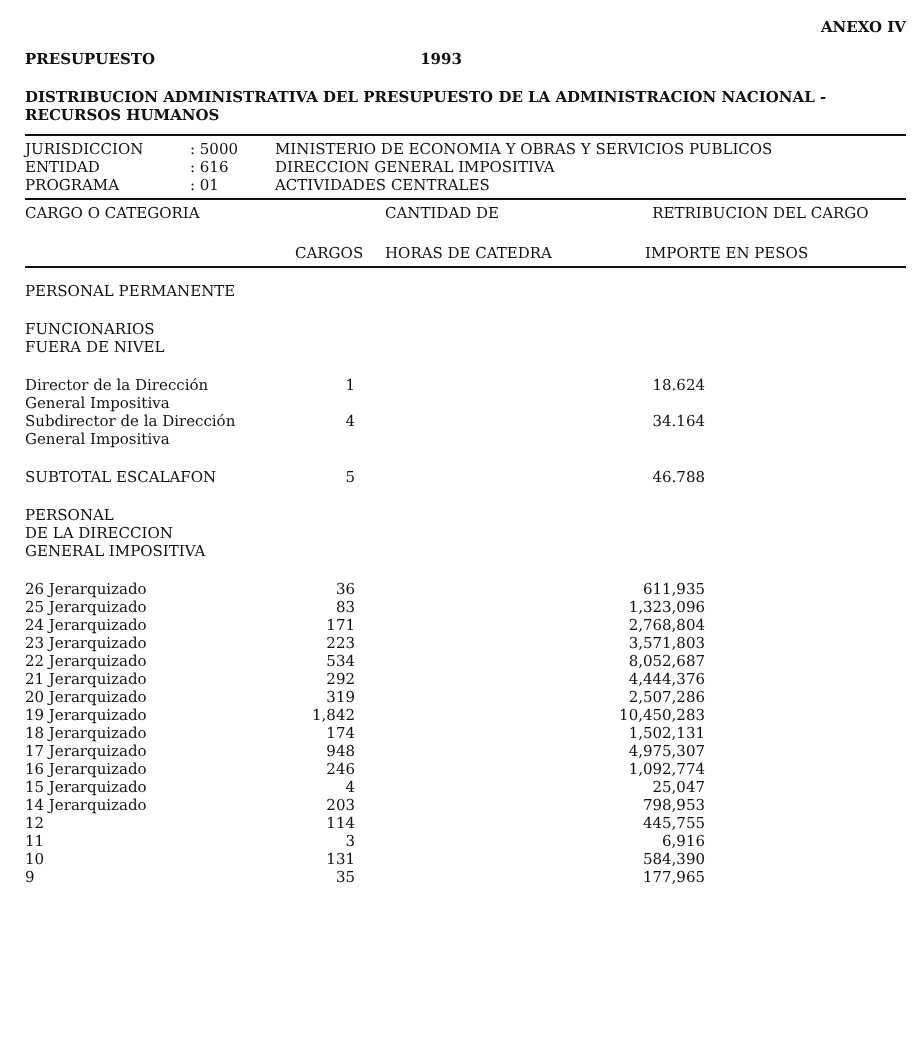ANEXO IV
PRESUPUESTO 1993
DISTRIBUCION ADMINISTRATIVA DEL PRESUPUESTO DE LA ADMINISTRACION NACIONAL -
RECURSOS HUMANOS
| JURISDICCION | : 5000 | MINISTERIO DE ECONOMIA Y OBRAS Y SERVICIOS PUBLICOS |
| ENTIDAD | : 616 | DIRECCION GENERAL IMPOSITIVA |
| PROGRAMA | : 01 | ACTIVIDADES CENTRALES |
| CARGO O CATEGORIA | CANTIDAD DE | | RETRIBUCION DEL CARGO |
| --- | --- | --- | --- |
| | CARGOS | HORAS DE CATEDRA | IMPORTE EN PESOS |
| PERSONAL PERMANENTE | | | | |
| FUNCIONARIOS FUERA DE NIVEL | | | | |
| Director de la Dirección General Impositiva | 1 | | 18.624 | |
| Subdirector de la Dirección General Impositiva | 4 | | 34.164 | |
| SUBTOTAL ESCALAFON | 5 | | 46.788 | |
| PERSONAL DE LA DIRECCION GENERAL IMPOSITIVA | | | | |
| 26 Jerarquizado | 36 | | 611,935 | |
| 25 Jerarquizado | 83 | | 1,323,096 | |
| 24 Jerarquizado | 171 | | 2,768,804 | |
| 23 Jerarquizado | 223 | | 3,571,803 | |
| 22 Jerarquizado | 534 | | 8,052,687 | |
| 21 Jerarquizado | 292 | | 4,444,376 | |
| 20 Jerarquizado | 319 | | 2,507,286 | |
| 19 Jerarquizado | 1,842 | | 10,450,283 | |
| 18 Jerarquizado | 174 | | 1,502,131 | |
| 17 Jerarquizado | 948 | | 4,975,307 | |
| 16 Jerarquizado | 246 | | 1,092,774 | |
| 15 Jerarquizado | 4 | | 25,047 | |
| 14 Jerarquizado | 203 | | 798,953 | |
| 12 | 114 | | 445,755 | |
| 11 | 3 | | 6,916 | |
| 10 | 131 | | 584,390 | |
| 9 | 35 | | 177,965 | |